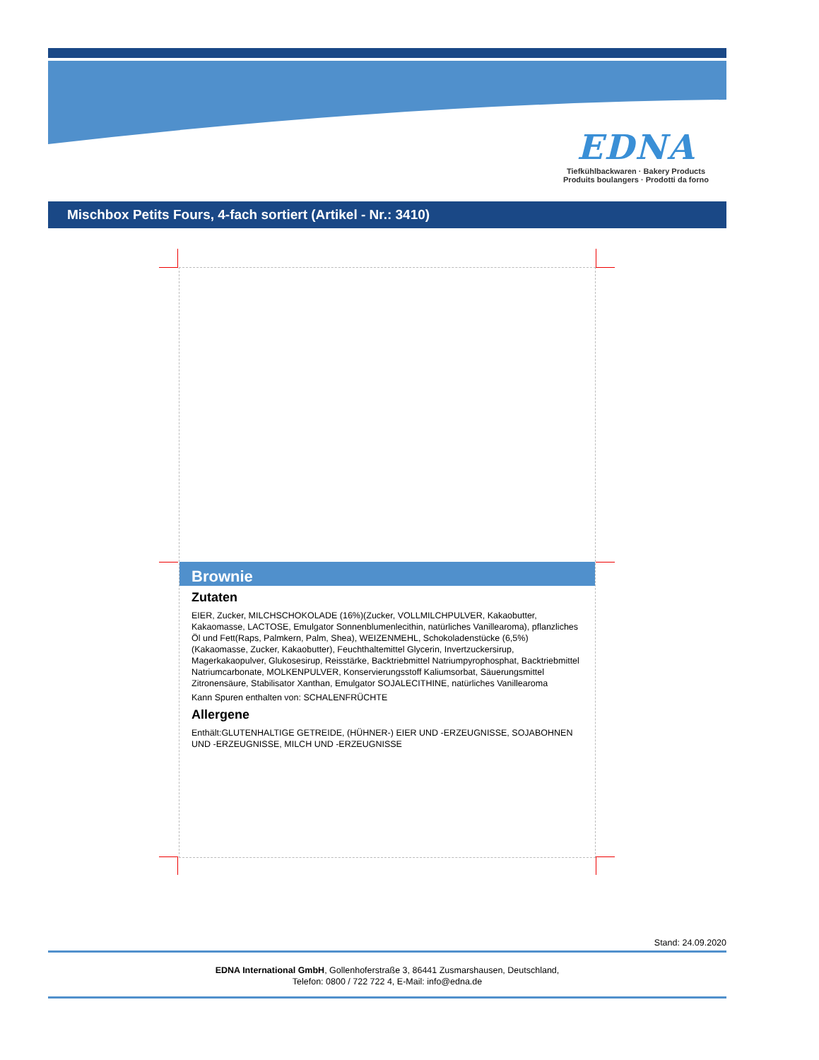EDNA
Tiefkühlbackwaren · Bakery Products
Produits boulangers · Prodotti da forno
Mischbox Petits Fours, 4-fach sortiert (Artikel - Nr.: 3410)
Brownie
Zutaten
EIER, Zucker, MILCHSCHOKOLADE (16%)(Zucker, VOLLMILCHPULVER, Kakaobutter, Kakaomasse, LACTOSE, Emulgator Sonnenblumenlecithin, natürliches Vanillearoma), pflanzliches Öl und Fett(Raps, Palmkern, Palm, Shea), WEIZENMEHL, Schokoladenstücke (6,5%)(Kakaomasse, Zucker, Kakaobutter), Feuchthaltemittel Glycerin, Invertzuckersirup, Magerkakaopulver, Glukosesirup, Reisstärke, Backtriebmittel Natriumpyrophosphat, Backtriebmittel Natriumcarbonate, MOLKENPULVER, Konservierungsstoff Kaliumsorbat, Säuerungsmittel Zitronensäure, Stabilisator Xanthan, Emulgator SOJALECITHINE, natürliches Vanillearoma
Kann Spuren enthalten von: SCHALENFRÜCHTE
Allergene
Enthält:GLUTENHALTIGE GETREIDE, (HÜHNER-) EIER UND -ERZEUGNISSE, SOJABOHNEN UND -ERZEUGNISSE, MILCH UND -ERZEUGNISSE
Stand: 24.09.2020
EDNA International GmbH, Gollenhoferstraße 3, 86441 Zusmarshausen, Deutschland,
Telefon: 0800 / 722 722 4, E-Mail: info@edna.de